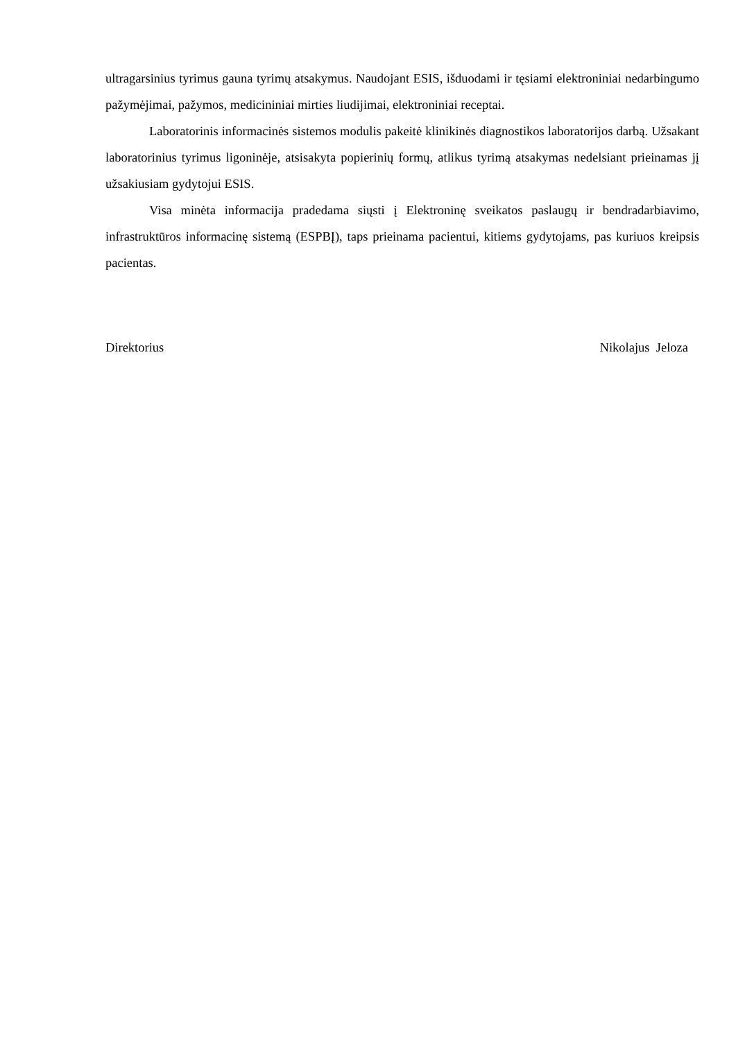ultragarsinius tyrimus gauna tyrimų atsakymus. Naudojant ESIS, išduodami ir tęsiami elektroniniai nedarbingumo pažymėjimai, pažymos, medicininiai mirties liudijimai, elektroniniai receptai.
Laboratorinis informacinės sistemos modulis pakeitė klinikinės diagnostikos laboratorijos darbą. Užsakant laboratorinius tyrimus ligoninėje, atsisakyta popierinių formų, atlikus tyrimą atsakymas nedelsiant prieinamas jį užsakiusiam gydytojui ESIS.
Visa minėta informacija pradedama siųsti į Elektroninę sveikatos paslaugų ir bendradarbiavimo, infrastruktūros informacinę sistemą (ESPBĮ), taps prieinama pacientui, kitiems gydytojams, pas kuriuos kreipsis pacientas.
Direktorius Nikolajus Jeloza